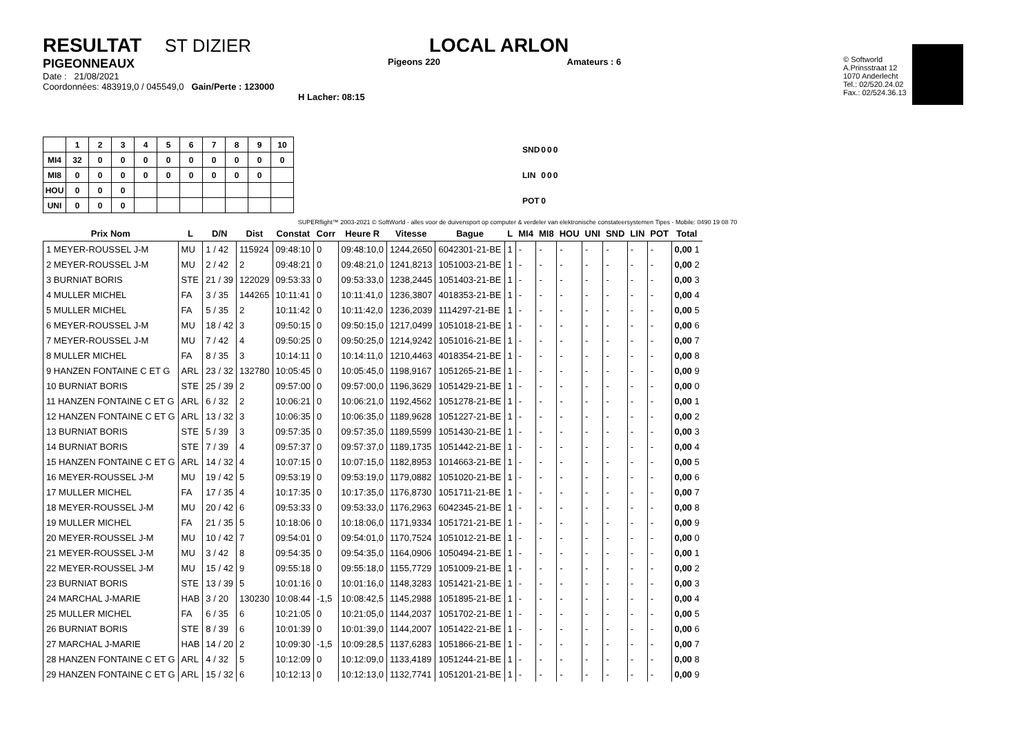RESULTAT ST DIZIER
PIGEONNEAUX
Date : 21/08/2021
Coordonnées: 483919,0 / 045549,0 Gain/Perte : 123000
H Lacher: 08:15
LOCAL ARLON
Pigeons 220 Amateurs : 6
© Softworld
A.Prinsstraat 12
1070 Anderlecht
Tel.: 02/520.24.02
Fax.: 02/524.36.13
| | 1 | 2 | 3 | 4 | 5 | 6 | 7 | 8 | 9 | 10 |
| --- | --- | --- | --- | --- | --- | --- | --- | --- | --- | --- |
| MI4 | 32 | 0 | 0 | 0 | 0 | 0 | 0 | 0 | 0 | 0 |
| MI8 | 0 | 0 | 0 | 0 | 0 | 0 | 0 | 0 | 0 | |
| HOU | 0 | 0 | 0 | | | | | | | |
| UNI | 0 | 0 | 0 | | | | | | | |
| SND | 0 | 0 | 0 |
| LIN | 0 | 0 | 0 |
| POT | 0 | | |
SUPERflight™ 2003-2021 © SoftWorld - alles voor de duivensport op computer & verdeler van elektronische constateersystemen Tipes - Mobile: 0490 19 08 70
| Prix Nom | L | D/N | Dist | Constat | Corr | Heure R | Vitesse | Bague | L | MI4 | MI8 | HOU | UNI | SND | LIN | POT | Total |
| --- | --- | --- | --- | --- | --- | --- | --- | --- | --- | --- | --- | --- | --- | --- | --- | --- | --- |
| 1 MEYER-ROUSSEL J-M | MU | 1 / 42 | 115924 | 09:48:10 | 0 | 09:48:10,0 | 1244,2650 | 6042301-21-BE | 1 | - | - | - | - | - | - | - | 0,00 1 |
| 2 MEYER-ROUSSEL J-M | MU | 2 / 42 | 2 | 09:48:21 | 0 | 09:48:21,0 | 1241,8213 | 1051003-21-BE | 1 | - | - | - | - | - | - | - | 0,00 2 |
| 3 BURNIAT BORIS | STE | 21 / 39 | 122029 | 09:53:33 | 0 | 09:53:33,0 | 1238,2445 | 1051403-21-BE | 1 | - | - | - | - | - | - | - | 0,00 3 |
| 4 MULLER MICHEL | FA | 3 / 35 | 144265 | 10:11:41 | 0 | 10:11:41,0 | 1236,3807 | 4018353-21-BE | 1 | - | - | - | - | - | - | - | 0,00 4 |
| 5 MULLER MICHEL | FA | 5 / 35 | 2 | 10:11:42 | 0 | 10:11:42,0 | 1236,2039 | 1114297-21-BE | 1 | - | - | - | - | - | - | - | 0,00 5 |
| 6 MEYER-ROUSSEL J-M | MU | 18 / 42 | 3 | 09:50:15 | 0 | 09:50:15,0 | 1217,0499 | 1051018-21-BE | 1 | - | - | - | - | - | - | - | 0,00 6 |
| 7 MEYER-ROUSSEL J-M | MU | 7 / 42 | 4 | 09:50:25 | 0 | 09:50:25,0 | 1214,9242 | 1051016-21-BE | 1 | - | - | - | - | - | - | - | 0,00 7 |
| 8 MULLER MICHEL | FA | 8 / 35 | 3 | 10:14:11 | 0 | 10:14:11,0 | 1210,4463 | 4018354-21-BE | 1 | - | - | - | - | - | - | - | 0,00 8 |
| 9 HANZEN FONTAINE C ET G | ARL | 23 / 32 | 132780 | 10:05:45 | 0 | 10:05:45,0 | 1198,9167 | 1051265-21-BE | 1 | - | - | - | - | - | - | - | 0,00 9 |
| 10 BURNIAT BORIS | STE | 25 / 39 | 2 | 09:57:00 | 0 | 09:57:00,0 | 1196,3629 | 1051429-21-BE | 1 | - | - | - | - | - | - | - | 0,00 0 |
| 11 HANZEN FONTAINE C ET G | ARL | 6 / 32 | 2 | 10:06:21 | 0 | 10:06:21,0 | 1192,4562 | 1051278-21-BE | 1 | - | - | - | - | - | - | - | 0,00 1 |
| 12 HANZEN FONTAINE C ET G | ARL | 13 / 32 | 3 | 10:06:35 | 0 | 10:06:35,0 | 1189,9628 | 1051227-21-BE | 1 | - | - | - | - | - | - | - | 0,00 2 |
| 13 BURNIAT BORIS | STE | 5 / 39 | 3 | 09:57:35 | 0 | 09:57:35,0 | 1189,5599 | 1051430-21-BE | 1 | - | - | - | - | - | - | - | 0,00 3 |
| 14 BURNIAT BORIS | STE | 7 / 39 | 4 | 09:57:37 | 0 | 09:57:37,0 | 1189,1735 | 1051442-21-BE | 1 | - | - | - | - | - | - | - | 0,00 4 |
| 15 HANZEN FONTAINE C ET G | ARL | 14 / 32 | 4 | 10:07:15 | 0 | 10:07:15,0 | 1182,8953 | 1014663-21-BE | 1 | - | - | - | - | - | - | - | 0,00 5 |
| 16 MEYER-ROUSSEL J-M | MU | 19 / 42 | 5 | 09:53:19 | 0 | 09:53:19,0 | 1179,0882 | 1051020-21-BE | 1 | - | - | - | - | - | - | - | 0,00 6 |
| 17 MULLER MICHEL | FA | 17 / 35 | 4 | 10:17:35 | 0 | 10:17:35,0 | 1176,8730 | 1051711-21-BE | 1 | - | - | - | - | - | - | - | 0,00 7 |
| 18 MEYER-ROUSSEL J-M | MU | 20 / 42 | 6 | 09:53:33 | 0 | 09:53:33,0 | 1176,2963 | 6042345-21-BE | 1 | - | - | - | - | - | - | - | 0,00 8 |
| 19 MULLER MICHEL | FA | 21 / 35 | 5 | 10:18:06 | 0 | 10:18:06,0 | 1171,9334 | 1051721-21-BE | 1 | - | - | - | - | - | - | - | 0,00 9 |
| 20 MEYER-ROUSSEL J-M | MU | 10 / 42 | 7 | 09:54:01 | 0 | 09:54:01,0 | 1170,7524 | 1051012-21-BE | 1 | - | - | - | - | - | - | - | 0,00 0 |
| 21 MEYER-ROUSSEL J-M | MU | 3 / 42 | 8 | 09:54:35 | 0 | 09:54:35,0 | 1164,0906 | 1050494-21-BE | 1 | - | - | - | - | - | - | - | 0,00 1 |
| 22 MEYER-ROUSSEL J-M | MU | 15 / 42 | 9 | 09:55:18 | 0 | 09:55:18,0 | 1155,7729 | 1051009-21-BE | 1 | - | - | - | - | - | - | - | 0,00 2 |
| 23 BURNIAT BORIS | STE | 13 / 39 | 5 | 10:01:16 | 0 | 10:01:16,0 | 1148,3283 | 1051421-21-BE | 1 | - | - | - | - | - | - | - | 0,00 3 |
| 24 MARCHAL J-MARIE | HAB | 3 / 20 | 130230 | 10:08:44 | -1,5 | 10:08:42,5 | 1145,2988 | 1051895-21-BE | 1 | - | - | - | - | - | - | - | 0,00 4 |
| 25 MULLER MICHEL | FA | 6 / 35 | 6 | 10:21:05 | 0 | 10:21:05,0 | 1144,2037 | 1051702-21-BE | 1 | - | - | - | - | - | - | - | 0,00 5 |
| 26 BURNIAT BORIS | STE | 8 / 39 | 6 | 10:01:39 | 0 | 10:01:39,0 | 1144,2007 | 1051422-21-BE | 1 | - | - | - | - | - | - | - | 0,00 6 |
| 27 MARCHAL J-MARIE | HAB | 14 / 20 | 2 | 10:09:30 | -1,5 | 10:09:28,5 | 1137,6283 | 1051866-21-BE | 1 | - | - | - | - | - | - | - | 0,00 7 |
| 28 HANZEN FONTAINE C ET G | ARL | 4 / 32 | 5 | 10:12:09 | 0 | 10:12:09,0 | 1133,4189 | 1051244-21-BE | 1 | - | - | - | - | - | - | - | 0,00 8 |
| 29 HANZEN FONTAINE C ET G | ARL | 15 / 32 | 6 | 10:12:13 | 0 | 10:12:13,0 | 1132,7741 | 1051201-21-BE | 1 | - | - | - | - | - | - | - | 0,00 9 |